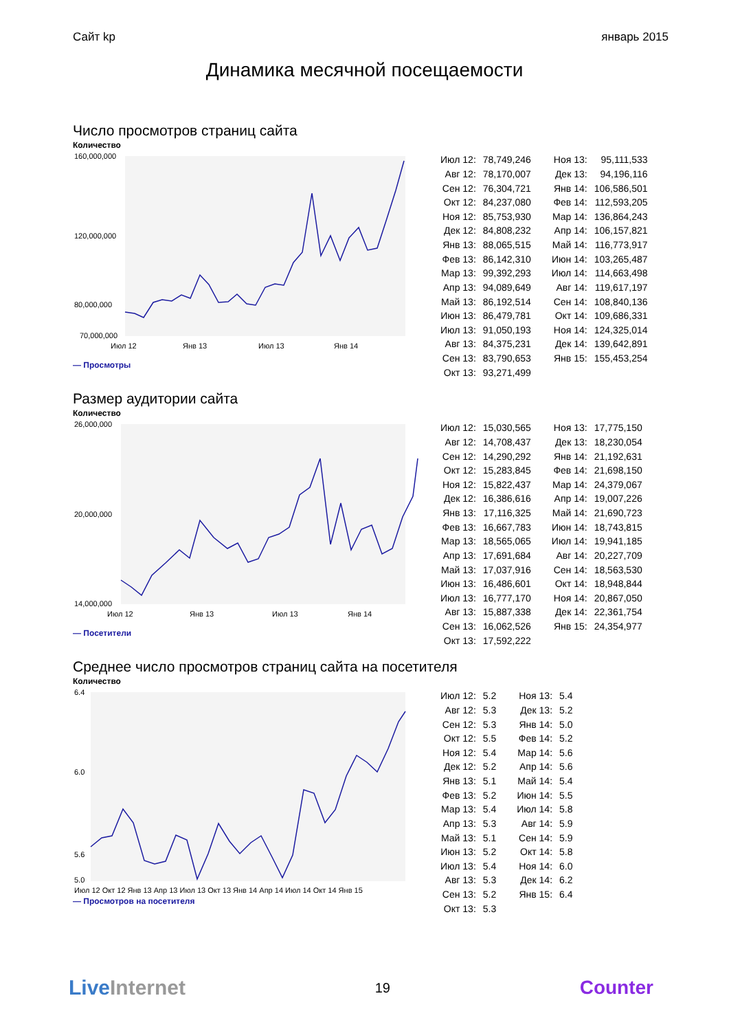Сайт kp январь 2015
Динамика месячной посещаемости
Число просмотров страниц сайта
Количество
160,000,000
120,000,000
80,000,000
70,000,000
Июл 12
Янв 13
Июл 13
Янв 14
— Просмотры
| Июл 12: | 78,749,246 | Ноя 13: | 95,111,533 |
| Авг 12: | 78,170,007 | Дек 13: | 94,196,116 |
| Сен 12: | 76,304,721 | Янв 14: | 106,586,501 |
| Окт 12: | 84,237,080 | Фев 14: | 112,593,205 |
| Ноя 12: | 85,753,930 | Мар 14: | 136,864,243 |
| Дек 12: | 84,808,232 | Апр 14: | 106,157,821 |
| Янв 13: | 88,065,515 | Май 14: | 116,773,917 |
| Фев 13: | 86,142,310 | Июн 14: | 103,265,487 |
| Мар 13: | 99,392,293 | Июл 14: | 114,663,498 |
| Апр 13: | 94,089,649 | Авг 14: | 119,617,197 |
| Май 13: | 86,192,514 | Сен 14: | 108,840,136 |
| Июн 13: | 86,479,781 | Окт 14: | 109,686,331 |
| Июл 13: | 91,050,193 | Ноя 14: | 124,325,014 |
| Авг 13: | 84,375,231 | Дек 14: | 139,642,891 |
| Сен 13: | 83,790,653 | Янв 15: | 155,453,254 |
| Окт 13: | 93,271,499 | | |
Размер аудитории сайта
Количество
26,000,000
20,000,000
14,000,000
Июл 12
Янв 13
Июл 13
Янв 14
— Посетители
| Июл 12: | 15,030,565 | Ноя 13: | 17,775,150 |
| Авг 12: | 14,708,437 | Дек 13: | 18,230,054 |
| Сен 12: | 14,290,292 | Янв 14: | 21,192,631 |
| Окт 12: | 15,283,845 | Фев 14: | 21,698,150 |
| Ноя 12: | 15,822,437 | Мар 14: | 24,379,067 |
| Дек 12: | 16,386,616 | Апр 14: | 19,007,226 |
| Янв 13: | 17,116,325 | Май 14: | 21,690,723 |
| Фев 13: | 16,667,783 | Июн 14: | 18,743,815 |
| Мар 13: | 18,565,065 | Июл 14: | 19,941,185 |
| Апр 13: | 17,691,684 | Авг 14: | 20,227,709 |
| Май 13: | 17,037,916 | Сен 14: | 18,563,530 |
| Июн 13: | 16,486,601 | Окт 14: | 18,948,844 |
| Июл 13: | 16,777,170 | Ноя 14: | 20,867,050 |
| Авг 13: | 15,887,338 | Дек 14: | 22,361,754 |
| Сен 13: | 16,062,526 | Янв 15: | 24,354,977 |
| Окт 13: | 17,592,222 | | |
Среднее число просмотров страниц сайта на посетителя
Количество
6.4
6.0
5.6
5.0
Июл 12 Окт 12 Янв 13 Апр 13 Июл 13 Окт 13 Янв 14 Апр 14 Июл 14 Окт 14 Янв 15
— Просмотров на посетителя
| Июл 12: | 5.2 | Ноя 13: | 5.4 |
| Авг 12: | 5.3 | Дек 13: | 5.2 |
| Сен 12: | 5.3 | Янв 14: | 5.0 |
| Окт 12: | 5.5 | Фев 14: | 5.2 |
| Ноя 12: | 5.4 | Мар 14: | 5.6 |
| Дек 12: | 5.2 | Апр 14: | 5.6 |
| Янв 13: | 5.1 | Май 14: | 5.4 |
| Фев 13: | 5.2 | Июн 14: | 5.5 |
| Мар 13: | 5.4 | Июл 14: | 5.8 |
| Апр 13: | 5.3 | Авг 14: | 5.9 |
| Май 13: | 5.1 | Сен 14: | 5.9 |
| Июн 13: | 5.2 | Окт 14: | 5.8 |
| Июл 13: | 5.4 | Ноя 14: | 6.0 |
| Авг 13: | 5.3 | Дек 14: | 6.2 |
| Сен 13: | 5.2 | Янв 15: | 6.4 |
| Окт 13: | 5.3 | | |
LiveInternet 19 Counter